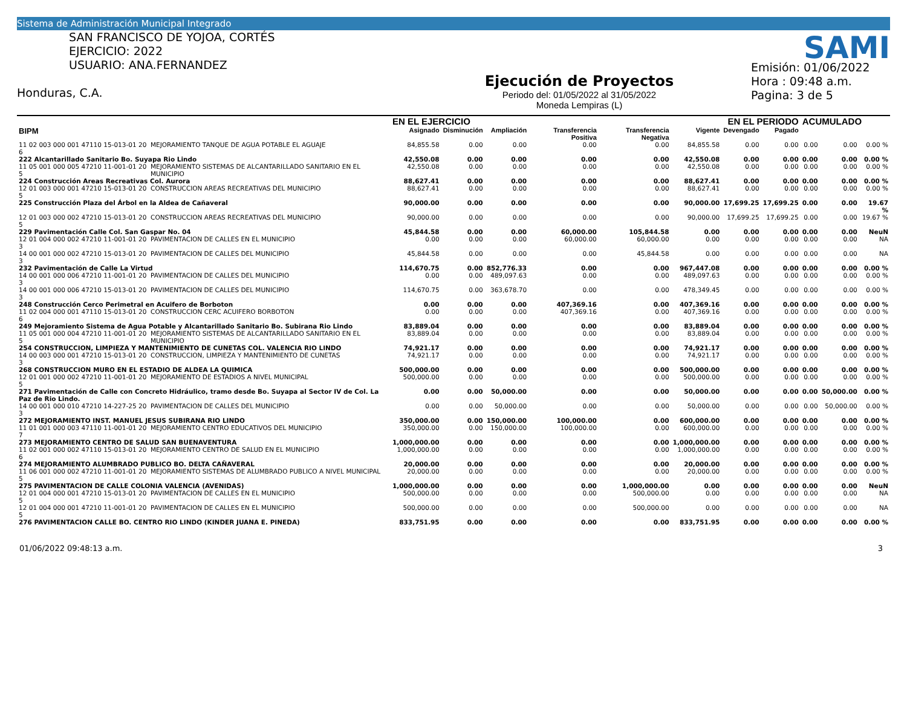Sistema de Administración Municipal Integrado
SAN FRANCISCO DE YOJOA, CORTÉS
EJERCICIO: 2022
USUARIO: ANA.FERNANDEZ
Honduras, C.A.
Ejecución de Proyectos
Periodo del: 01/05/2022 al 31/05/2022
Moneda Lempiras (L)
Emisión: 01/06/2022
Hora : 09:48 a.m.
Pagina: 3 de 5
SAMI
| | | EN EL EJERCICIO | | | | | | EN EL PERIODO | | ACUMULADO | | |
| --- | --- | --- | --- | --- | --- | --- | --- | --- | --- | --- | --- | --- |
| BIPM | | Asignado | Disminución | Ampliación | Transferencia Positiva | Transferencia Negativa | Vigente | Devengado | Pagado | | | |
| 11 02 003 000 001 47110 15-013-01 20 6 | MEJORAMIENTO TANQUE DE AGUA POTABLE EL AGUAJE | 84,855.58 | 0.00 | 0.00 | 0.00 | 0.00 | 84,855.58 | 0.00 | 0.00 | 0.00 | 0.00 | 0.00 % |
| 222 Alcantarillado Sanitario Bo. Suyapa Rio Lindo | | 42,550.08 | 0.00 | 0.00 | 0.00 | 0.00 | 42,550.08 | 0.00 | 0.00 | 0.00 | 0.00 | 0.00 % |
| 11 05 001 000 005 47210 11-001-01 20 5 | MEJORAMIENTO SISTEMAS DE ALCANTARILLADO SANITARIO EN EL MUNICIPIO | 42,550.08 | 0.00 | 0.00 | 0.00 | 0.00 | 42,550.08 | 0.00 | 0.00 | 0.00 | 0.00 | 0.00 % |
| 224 Construcción Areas Recreativas Col. Aurora | | 88,627.41 | 0.00 | 0.00 | 0.00 | 0.00 | 88,627.41 | 0.00 | 0.00 | 0.00 | 0.00 | 0.00 % |
| 12 01 003 000 001 47210 15-013-01 20 5 | CONSTRUCCION AREAS RECREATIVAS DEL MUNICIPIO | 88,627.41 | 0.00 | 0.00 | 0.00 | 0.00 | 88,627.41 | 0.00 | 0.00 | 0.00 | 0.00 | 0.00 % |
| 225 Construcción Plaza del Árbol en la Aldea de Cañaveral | | 90,000.00 | 0.00 | 0.00 | 0.00 | 0.00 | 90,000.00 | 17,699.25 | 17,699.25 | 0.00 | 0.00 | 19.67 % |
| 12 01 003 000 002 47210 15-013-01 20 5 | CONSTRUCCION AREAS RECREATIVAS DEL MUNICIPIO | 90,000.00 | 0.00 | 0.00 | 0.00 | 0.00 | 90,000.00 | 17,699.25 | 17,699.25 | 0.00 | 0.00 | 19.67 % |
| 229 Pavimentación Calle Col. San Gaspar No. 04 | | 45,844.58 | 0.00 | 0.00 | 60,000.00 | 105,844.58 | 0.00 | 0.00 | 0.00 | 0.00 | 0.00 | NeuN |
| 12 01 004 000 002 47210 11-001-01 20 3 | PAVIMENTACION DE CALLES EN EL MUNICIPIO | 0.00 | 0.00 | 0.00 | 60,000.00 | 60,000.00 | 0.00 | 0.00 | 0.00 | 0.00 | 0.00 | NA |
| 14 00 001 000 002 47210 15-013-01 20 3 | PAVIMENTACION DE CALLES DEL MUNICIPIO | 45,844.58 | 0.00 | 0.00 | 0.00 | 45,844.58 | 0.00 | 0.00 | 0.00 | 0.00 | 0.00 | NA |
| 232 Pavimentación de Calle La Virtud | | 114,670.75 | 0.00 | 852,776.33 | 0.00 | 0.00 | 967,447.08 | 0.00 | 0.00 | 0.00 | 0.00 | 0.00 % |
| 14 00 001 000 006 47210 11-001-01 20 3 | PAVIMENTACION DE CALLES DEL MUNICIPIO | 0.00 | 0.00 | 489,097.63 | 0.00 | 0.00 | 489,097.63 | 0.00 | 0.00 | 0.00 | 0.00 | 0.00 % |
| 14 00 001 000 006 47210 15-013-01 20 3 | PAVIMENTACION DE CALLES DEL MUNICIPIO | 114,670.75 | 0.00 | 363,678.70 | 0.00 | 0.00 | 478,349.45 | 0.00 | 0.00 | 0.00 | 0.00 | 0.00 % |
| 248 Construcción Cerco Perimetral en Acuifero de Borboton | | 0.00 | 0.00 | 0.00 | 407,369.16 | 0.00 | 407,369.16 | 0.00 | 0.00 | 0.00 | 0.00 | 0.00 % |
| 11 02 004 000 001 47110 15-013-01 20 6 | CONSTRUCCION CERC ACUIFERO BORBOTON | 0.00 | 0.00 | 0.00 | 407,369.16 | 0.00 | 407,369.16 | 0.00 | 0.00 | 0.00 | 0.00 | 0.00 % |
| 249 Mejoramiento Sistema de Agua Potable y Alcantarillado Sanitario Bo. Subirana Rio Lindo | | 83,889.04 | 0.00 | 0.00 | 0.00 | 0.00 | 83,889.04 | 0.00 | 0.00 | 0.00 | 0.00 | 0.00 % |
| 11 05 001 000 004 47210 11-001-01 20 5 | MEJORAMIENTO SISTEMAS DE ALCANTARILLADO SANITARIO EN EL MUNICIPIO | 83,889.04 | 0.00 | 0.00 | 0.00 | 0.00 | 83,889.04 | 0.00 | 0.00 | 0.00 | 0.00 | 0.00 % |
| 254 CONSTRUCCION, LIMPIEZA Y MANTENIMIENTO DE CUNETAS COL. VALENCIA RIO LINDO | | 74,921.17 | 0.00 | 0.00 | 0.00 | 0.00 | 74,921.17 | 0.00 | 0.00 | 0.00 | 0.00 | 0.00 % |
| 14 00 003 000 001 47210 15-013-01 20 3 | CONSTRUCCION, LIMPIEZA Y MANTENIMIENTO DE CUNETAS | 74,921.17 | 0.00 | 0.00 | 0.00 | 0.00 | 74,921.17 | 0.00 | 0.00 | 0.00 | 0.00 | 0.00 % |
| 268 CONSTRUCCION MURO EN EL ESTADIO DE ALDEA LA QUIMICA | | 500,000.00 | 0.00 | 0.00 | 0.00 | 0.00 | 500,000.00 | 0.00 | 0.00 | 0.00 | 0.00 | 0.00 % |
| 12 01 001 000 002 47210 11-001-01 20 5 | MEJORAMIENTO DE ESTADIOS A NIVEL MUNICIPAL | 500,000.00 | 0.00 | 0.00 | 0.00 | 0.00 | 500,000.00 | 0.00 | 0.00 | 0.00 | 0.00 | 0.00 % |
| 271 Pavimentación de Calle con Concreto Hidráulico, tramo desde Bo. Suyapa al Sector IV de Col. La Paz de Rio Lindo. | | 0.00 | 0.00 | 50,000.00 | 0.00 | 0.00 | 50,000.00 | 0.00 | 0.00 | 0.00 | 50,000.00 | 0.00 % |
| 14 00 001 000 010 47210 14-227-25 20 3 | PAVIMENTACION DE CALLES DEL MUNICIPIO | 0.00 | 0.00 | 50,000.00 | 0.00 | 0.00 | 50,000.00 | 0.00 | 0.00 | 0.00 | 50,000.00 | 0.00 % |
| 272 MEJORAMIENTO INST. MANUEL JESUS SUBIRANA RIO LINDO | | 350,000.00 | 0.00 | 150,000.00 | 100,000.00 | 0.00 | 600,000.00 | 0.00 | 0.00 | 0.00 | 0.00 | 0.00 % |
| 11 01 001 000 003 47110 11-001-01 20 7 | MEJORAMIENTO CENTRO EDUCATIVOS DEL MUNICIPIO | 350,000.00 | 0.00 | 150,000.00 | 100,000.00 | 0.00 | 600,000.00 | 0.00 | 0.00 | 0.00 | 0.00 | 0.00 % |
| 273 MEJORAMIENTO CENTRO DE SALUD SAN BUENAVENTURA | | 1,000,000.00 | 0.00 | 0.00 | 0.00 | 0.00 | 1,000,000.00 | 0.00 | 0.00 | 0.00 | 0.00 | 0.00 % |
| 11 02 001 000 002 47110 15-013-01 20 6 | MEJORAMIENTO CENTRO DE SALUD EN EL MUNICIPIO | 1,000,000.00 | 0.00 | 0.00 | 0.00 | 0.00 | 1,000,000.00 | 0.00 | 0.00 | 0.00 | 0.00 | 0.00 % |
| 274 MEJORAMIENTO ALUMBRADO PUBLICO BO. DELTA CAÑAVERAL | | 20,000.00 | 0.00 | 0.00 | 0.00 | 0.00 | 20,000.00 | 0.00 | 0.00 | 0.00 | 0.00 | 0.00 % |
| 11 06 001 000 002 47210 11-001-01 20 5 | MEJORAMIENTO SISTEMAS DE ALUMBRADO PUBLICO A NIVEL MUNICIPAL | 20,000.00 | 0.00 | 0.00 | 0.00 | 0.00 | 20,000.00 | 0.00 | 0.00 | 0.00 | 0.00 | 0.00 % |
| 275 PAVIMENTACION DE CALLE COLONIA VALENCIA (AVENIDAS) | | 1,000,000.00 | 0.00 | 0.00 | 0.00 | 1,000,000.00 | 0.00 | 0.00 | 0.00 | 0.00 | 0.00 | NeuN |
| 12 01 004 000 001 47210 15-013-01 20 5 | PAVIMENTACION DE CALLES EN EL MUNICIPIO | 500,000.00 | 0.00 | 0.00 | 0.00 | 500,000.00 | 0.00 | 0.00 | 0.00 | 0.00 | 0.00 | NA |
| 12 01 004 000 001 47210 11-001-01 20 5 | PAVIMENTACION DE CALLES EN EL MUNICIPIO | 500,000.00 | 0.00 | 0.00 | 0.00 | 500,000.00 | 0.00 | 0.00 | 0.00 | 0.00 | 0.00 | NA |
| 276 PAVIMENTACION CALLE BO. CENTRO RIO LINDO (KINDER JUANA E. PINEDA) | | 833,751.95 | 0.00 | 0.00 | 0.00 | 0.00 | 833,751.95 | 0.00 | 0.00 | 0.00 | 0.00 | 0.00 % |
01/06/2022 09:48:13 a.m. 3